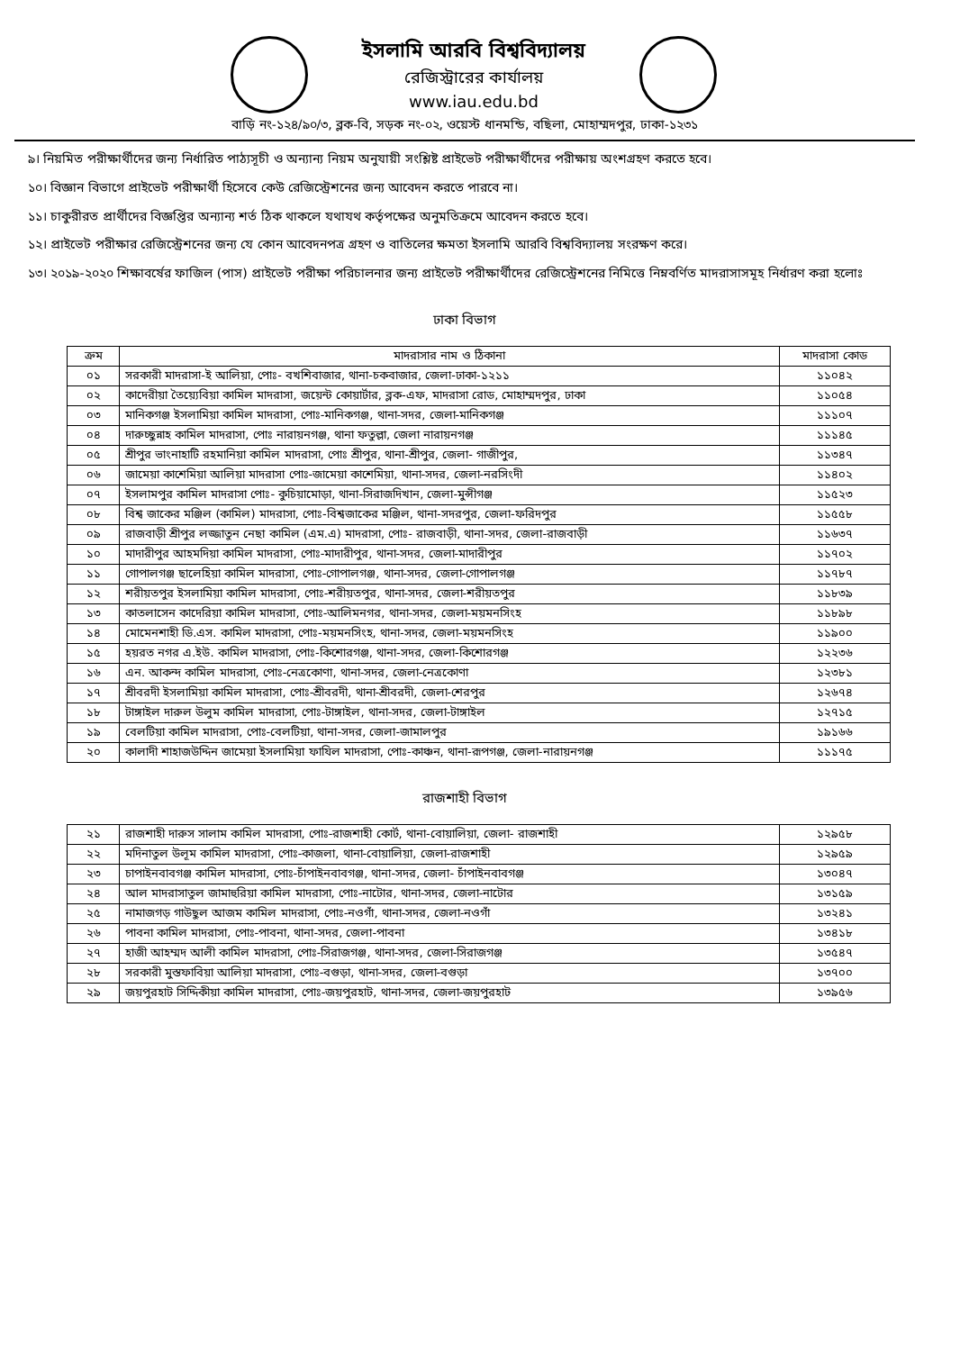ইসলামি আরবি বিশ্ববিদ্যালয়
রেজিস্ট্রারের কার্যালয়
www.iau.edu.bd
বাড়ি নং-১২৪/৯০/৩, ব্লক-বি, সড়ক নং-০২, ওয়েস্ট ধানমন্ডি, বছিলা, মোহাম্মদপুর, ঢাকা-১২৩১
৯। নিয়মিত পরীক্ষার্থীদের জন্য নির্ধারিত পাঠ্যসূচী ও অন্যান্য নিয়ম অনুযায়ী সংশ্লিষ্ট প্রাইভেট পরীক্ষার্থীদের পরীক্ষায় অংশগ্রহণ করতে হবে।
১০। বিজ্ঞান বিভাগে প্রাইভেট পরীক্ষার্থী হিসেবে কেউ রেজিস্ট্রেশনের জন্য আবেদন করতে পারবে না।
১১। চাকুরীরত প্রার্থীদের বিজ্ঞপ্তির অন্যান্য শর্ত ঠিক থাকলে যথাযথ কর্তৃপক্ষের অনুমতিক্রমে আবেদন করতে হবে।
১২। প্রাইভেট পরীক্ষার রেজিস্ট্রেশনের জন্য যে কোন আবেদনপত্র গ্রহণ ও বাতিলের ক্ষমতা ইসলামি আরবি বিশ্ববিদ্যালয় সংরক্ষণ করে।
১৩। ২০১৯-২০২০ শিক্ষাবর্ষের ফাজিল (পাস) প্রাইভেট পরীক্ষা পরিচালনার জন্য প্রাইভেট পরীক্ষার্থীদের রেজিস্ট্রেশনের নিমিত্তে নিম্নবর্ণিত মাদরাসাসমূহ নির্ধারণ করা হলোঃ
ঢাকা বিভাগ
| ক্রম | মাদরাসার নাম ও ঠিকানা | মাদরাসা কোড |
| --- | --- | --- |
| ০১ | সরকারী মাদরাসা-ই আলিয়া, পোঃ- বখশিবাজার, থানা-চকবাজার, জেলা-ঢাকা-১২১১ | ১১০৪২ |
| ০২ | কাদেরীয়া তৈয়্যেবিয়া কামিল মাদরাসা, জয়েন্ট কোয়ার্টার, ব্লক-এফ, মাদরাসা রোড, মোহাম্মদপুর, ঢাকা | ১১০৫৪ |
| ০৩ | মানিকগঞ্জ ইসলামিয়া কামিল মাদরাসা, পোঃ-মানিকগঞ্জ, থানা-সদর, জেলা-মানিকগঞ্জ | ১১১০৭ |
| ০৪ | দারুচ্ছুন্নাহ কামিল মাদরাসা, পোঃ নারায়নগঞ্জ, থানা ফতুল্লা, জেলা নারায়নগঞ্জ | ১১১৪৫ |
| ০৫ | শ্রীপুর ভাংনাহাটি রহমানিয়া কামিল মাদরাসা, পোঃ শ্রীপুর, থানা-শ্রীপুর, জেলা- গাজীপুর, | ১১৩৪৭ |
| ০৬ | জামেয়া কাশেমিয়া আলিয়া মাদরাসা পোঃ-জামেয়া কাশেমিয়া, থানা-সদর, জেলা-নরসিংদী | ১১৪০২ |
| ০৭ | ইসলামপুর কামিল মাদরাসা পোঃ- কুচিয়ামোড়া, থানা-সিরাজদিখান, জেলা-মুন্সীগঞ্জ | ১১৫২৩ |
| ০৮ | বিশ্ব জাকের মঞ্জিল (কামিল) মাদরাসা, পোঃ-বিশ্বজাকের মঞ্জিল, থানা-সদরপুর, জেলা-ফরিদপুর | ১১৫৫৮ |
| ০৯ | রাজবাড়ী শ্রীপুর লজ্জাতুন নেছা কামিল (এম.এ) মাদরাসা, পোঃ- রাজবাড়ী, থানা-সদর, জেলা-রাজবাড়ী | ১১৬৩৭ |
| ১০ | মাদারীপুর আহমদিয়া কামিল মাদরাসা, পোঃ-মাদারীপুর, থানা-সদর, জেলা-মাদারীপুর | ১১৭০২ |
| ১১ | গোপালগঞ্জ ছালেহিয়া কামিল মাদরাসা, পোঃ-গোপালগঞ্জ, থানা-সদর, জেলা-গোপালগঞ্জ | ১১৭৮৭ |
| ১২ | শরীয়তপুর ইসলামিয়া কামিল মাদরাসা, পোঃ-শরীয়তপুর, থানা-সদর, জেলা-শরীয়তপুর | ১১৮৩৯ |
| ১৩ | কাতলাসেন কাদেরিয়া কামিল মাদরাসা, পোঃ-আলিমনগর, থানা-সদর, জেলা-ময়মনসিংহ | ১১৮৯৮ |
| ১৪ | মোমেনশাহী ডি.এস. কামিল মাদরাসা, পোঃ-ময়মনসিংহ, থানা-সদর, জেলা-ময়মনসিংহ | ১১৯০০ |
| ১৫ | হয়রত নগর এ.ইউ. কামিল মাদরাসা, পোঃ-কিশোরগঞ্জ, থানা-সদর, জেলা-কিশোরগঞ্জ | ১২২৩৬ |
| ১৬ | এন. আকন্দ কামিল মাদরাসা, পোঃ-নেত্রকোণা, থানা-সদর, জেলা-নেত্রকোণা | ১২৩৮১ |
| ১৭ | শ্রীবরদী ইসলামিয়া কামিল মাদরাসা, পোঃ-শ্রীবরদী, থানা-শ্রীবরদী, জেলা-শেরপুর | ১২৬৭৪ |
| ১৮ | টাঙ্গাইল দারুল উলুম কামিল মাদরাসা, পোঃ-টাঙ্গাইল, থানা-সদর, জেলা-টাঙ্গাইল | ১২৭১৫ |
| ১৯ | বেলটিয়া কামিল মাদরাসা, পোঃ-বেলটিয়া, থানা-সদর, জেলা-জামালপুর | ১৯১৬৬ |
| ২০ | কালাদী শাহাজউদ্দিন জামেয়া ইসলামিয়া ফাযিল মাদরাসা, পোঃ-কাঞ্চন, থানা-রূপগঞ্জ, জেলা-নারায়নগঞ্জ | ১১১৭৫ |
রাজশাহী বিভাগ
| ২১ | রাজশাহী দারুস সালাম কামিল মাদরাসা, পোঃ-রাজশাহী কোর্ট, থানা-বোয়ালিয়া, জেলা- রাজশাহী | ১২৯৫৮ |
| ২২ | মদিনাতুল উলূম কামিল মাদরাসা, পোঃ-কাজলা, থানা-বোয়ালিয়া, জেলা-রাজশাহী | ১২৯৫৯ |
| ২৩ | চাপাইনবাবগঞ্জ কামিল মাদরাসা, পোঃ-চাঁপাইনবাবগঞ্জ, থানা-সদর, জেলা- চাঁপাইনবাবগঞ্জ | ১৩০৪৭ |
| ২৪ | আল মাদরাসাতুল জামাহুরিয়া কামিল মাদরাসা, পোঃ-নাটোর, থানা-সদর, জেলা-নাটোর | ১৩১৫৯ |
| ২৫ | নামাজগড় গাউছুল আজম কামিল মাদরাসা, পোঃ-নওগাঁ, থানা-সদর, জেলা-নওগাঁ | ১৩২৪১ |
| ২৬ | পাবনা কামিল মাদরাসা, পোঃ-পাবনা, থানা-সদর, জেলা-পাবনা | ১৩৪১৮ |
| ২৭ | হাজী আহম্মদ আলী কামিল মাদরাসা, পোঃ-সিরাজগঞ্জ, থানা-সদর, জেলা-সিরাজগঞ্জ | ১৩৫৪৭ |
| ২৮ | সরকারী মুস্তফাবিয়া আলিয়া মাদরাসা, পোঃ-বগুড়া, থানা-সদর, জেলা-বগুড়া | ১৩৭০০ |
| ২৯ | জয়পুরহাট সিদ্দিকীয়া কামিল মাদরাসা, পোঃ-জয়পুরহাট, থানা-সদর, জেলা-জয়পুরহাট | ১৩৯৫৬ |